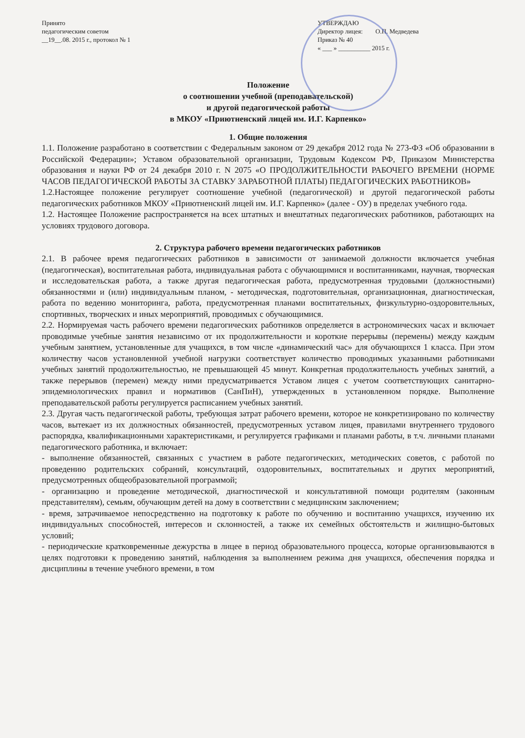Принято
педагогическим советом
__19__.08. 2015 г., протокол № 1
УТВЕРЖДАЮ
Директор лицея: О.П. Медведева
Приказ № 40
« ___ » __________ 2015 г.
Положение
о соотношении учебной (преподавательской)
и другой педагогической работы
в МКОУ «Приютненский лицей им. И.Г. Карпенко»
1. Общие положения
1.1. Положение разработано в соответствии с Федеральным законом от 29 декабря 2012 года № 273-ФЗ «Об образовании в Российской Федерации»; Уставом образовательной организации, Трудовым Кодексом РФ, Приказом Министерства образования и науки РФ от 24 декабря 2010 г. N 2075 «О ПРОДОЛЖИТЕЛЬНОСТИ РАБОЧЕГО ВРЕМЕНИ (НОРМЕ ЧАСОВ ПЕДАГОГИЧЕСКОЙ РАБОТЫ ЗА СТАВКУ ЗАРАБОТНОЙ ПЛАТЫ) ПЕДАГОГИЧЕСКИХ РАБОТНИКОВ»
1.2.Настоящее положение регулирует соотношение учебной (педагогической) и другой педагогической работы педагогических работников МКОУ «Приютненский лицей им. И.Г. Карпенко» (далее - ОУ) в пределах учебного года.
1.2. Настоящее Положение распространяется на всех штатных и внештатных педагогических работников, работающих на условиях трудового договора.
2. Структура рабочего времени педагогических работников
2.1. В рабочее время педагогических работников в зависимости от занимаемой должности включается учебная (педагогическая), воспитательная работа, индивидуальная работа с обучающимися и воспитанниками, научная, творческая и исследовательская работа, а также другая педагогическая работа, предусмотренная трудовыми (должностными) обязанностями и (или) индивидуальным планом, - методическая, подготовительная, организационная, диагностическая, работа по ведению мониторинга, работа, предусмотренная планами воспитательных, физкультурно-оздоровительных, спортивных, творческих и иных мероприятий, проводимых с обучающимися.
2.2. Нормируемая часть рабочего времени педагогических работников определяется в астрономических часах и включает проводимые учебные занятия независимо от их продолжительности и короткие перерывы (перемены) между каждым учебным занятием, установленные для учащихся, в том числе «динамический час» для обучающихся 1 класса. При этом количеству часов установленной учебной нагрузки соответствует количество проводимых указанными работниками учебных занятий продолжительностью, не превышающей 45 минут. Конкретная продолжительность учебных занятий, а также перерывов (перемен) между ними предусматривается Уставом лицея с учетом соответствующих санитарно- эпидемиологических правил и нормативов (СанПиН), утвержденных в установленном порядке. Выполнение преподавательской работы регулируется расписанием учебных занятий.
2.3. Другая часть педагогической работы, требующая затрат рабочего времени, которое не конкретизировано по количеству часов, вытекает из их должностных обязанностей, предусмотренных уставом лицея, правилами внутреннего трудового распорядка, квалификационными характеристиками, и регулируется графиками и планами работы, в т.ч. личными планами педагогического работника, и включает:
- выполнение обязанностей, связанных с участием в работе педагогических, методических советов, с работой по проведению родительских собраний, консультаций, оздоровительных, воспитательных и других мероприятий, предусмотренных общеобразовательной программой;
- организацию и проведение методической, диагностической и консультативной помощи родителям (законным представителям), семьям, обучающим детей на дому в соответствии с медицинским заключением;
- время, затрачиваемое непосредственно на подготовку к работе по обучению и воспитанию учащихся, изучению их индивидуальных способностей, интересов и склонностей, а также их семейных обстоятельств и жилищно-бытовых условий;
- периодические кратковременные дежурства в лицее в период образовательного процесса, которые организовываются в целях подготовки к проведению занятий, наблюдения за выполнением режима дня учащихся, обеспечения порядка и дисциплины в течение учебного времени, в том